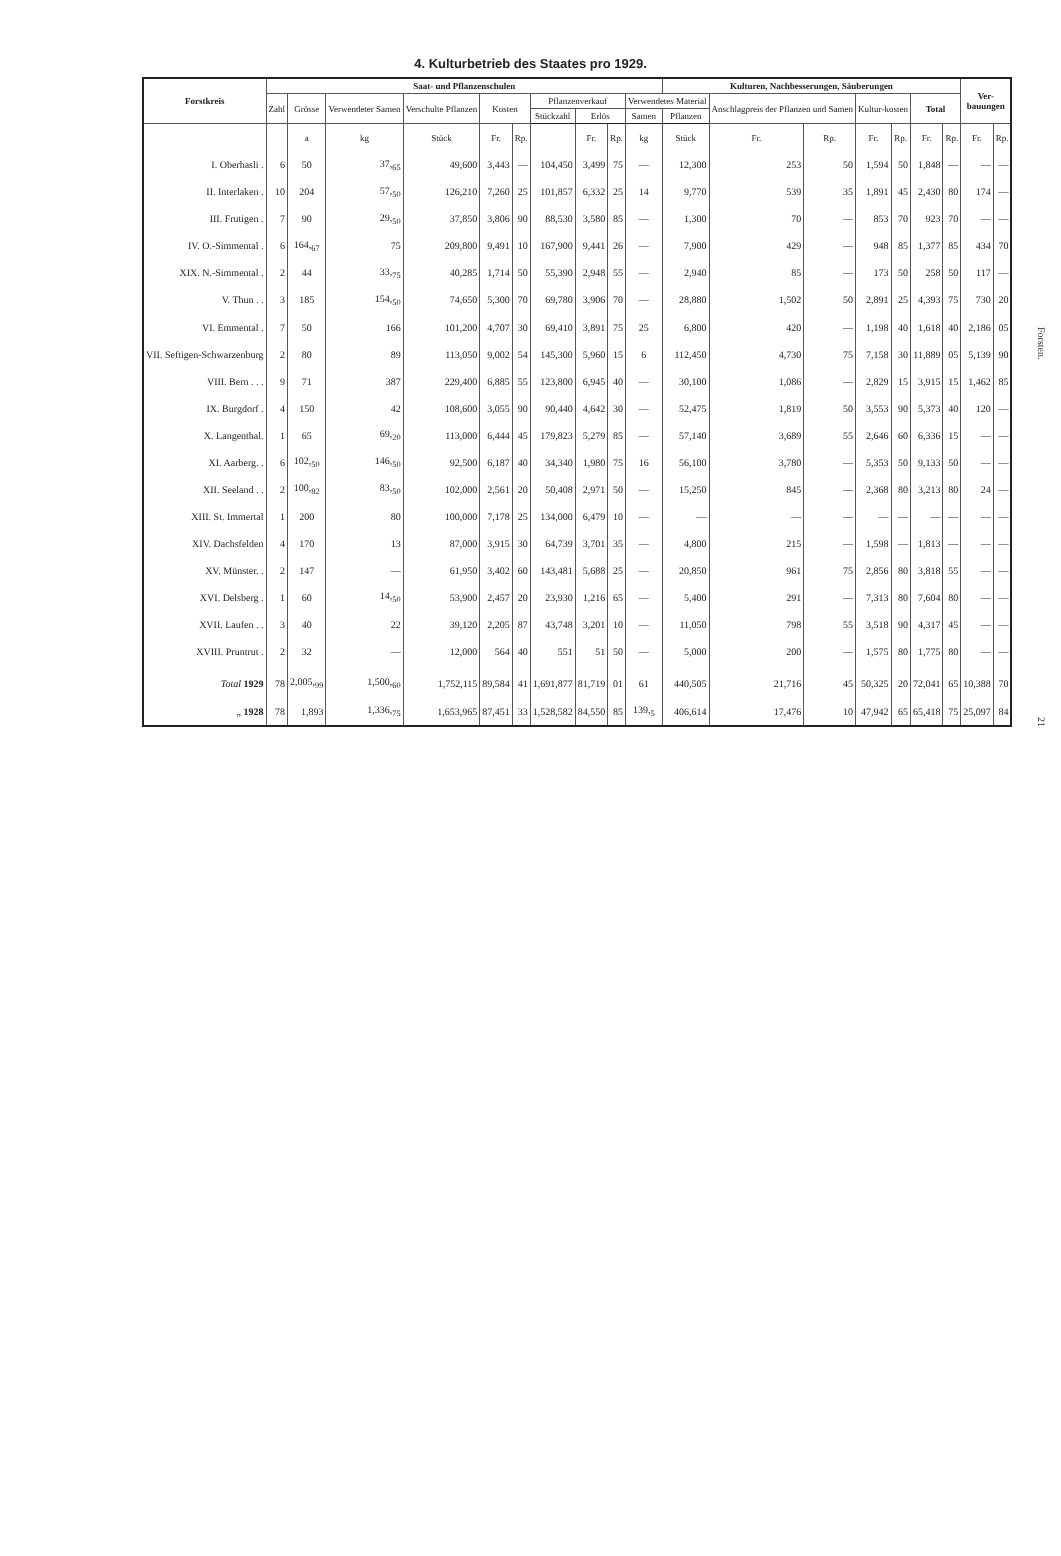4. Kulturbetrieb des Staates pro 1929.
| Forstkreis | Saat- und Pflanzenschulen | | | | | | | | | | Kulturen, Nachbesserungen, Säuberungen | | | | | | | Ver- bauungen | |
| --- | --- | --- | --- | --- | --- | --- | --- | --- | --- | --- | --- | --- | --- | --- | --- | --- | --- | --- | --- |
| | Zahl | Grösse | Verwendeter Samen | Verschulte Pflanzen | Kosten | | Pflanzenverkauf | | | Verwendetes Material | | Anschlagpreis der Pflanzen und Samen | | Kultur-kosten | | Total | | | |
| | | | | | | | Stückzahl | Erlös | | Samen | Pflanzen | | | | | | | | |
| | | a | kg | Stück | Fr. | Rp. | | Fr. | Rp. | kg | Stück | Fr. | Rp. | Fr. | Rp. | Fr. | Rp. | Fr. | Rp. |
| I. Oberhasli . | 6 | 50 | 37,<sub>65</sub> | 49,600 | 3,443 | — | 104,450 | 3,499 | 75 | — | 12,300 | 253 | 50 | 1,594 | 50 | 1,848 | — | — | — |
| II. Interlaken . | 10 | 204 | 57,<sub>50</sub> | 126,210 | 7,260 | 25 | 101,857 | 6,332 | 25 | 14 | 9,770 | 539 | 35 | 1,891 | 45 | 2,430 | 80 | 174 | — |
| III. Frutigen . | 7 | 90 | 29,<sub>50</sub> | 37,850 | 3,806 | 90 | 88,530 | 3,580 | 85 | — | 1,300 | 70 | — | 853 | 70 | 923 | 70 | — | — |
| IV. O.-Simmental . | 6 | 164,<sub>67</sub> | 75 | 209,800 | 9,491 | 10 | 167,900 | 9,441 | 26 | — | 7,900 | 429 | — | 948 | 85 | 1,377 | 85 | 434 | 70 |
| XIX. N.-Simmental . | 2 | 44 | 33,<sub>75</sub> | 40,285 | 1,714 | 50 | 55,390 | 2,948 | 55 | — | 2,940 | 85 | — | 173 | 50 | 258 | 50 | 117 | — |
| V. Thun . . | 3 | 185 | 154,<sub>50</sub> | 74,650 | 5,300 | 70 | 69,780 | 3,906 | 70 | — | 28,880 | 1,502 | 50 | 2,891 | 25 | 4,393 | 75 | 730 | 20 |
| VI. Emmental . | 7 | 50 | 166 | 101,200 | 4,707 | 30 | 69,410 | 3,891 | 75 | 25 | 6,800 | 420 | — | 1,198 | 40 | 1,618 | 40 | 2,186 | 05 |
| VII. Seftigen-Schwarzenburg | 2 | 80 | 89 | 113,050 | 9,002 | 54 | 145,300 | 5,960 | 15 | 6 | 112,450 | 4,730 | 75 | 7,158 | 30 | 11,889 | 05 | 5,139 | 90 |
| VIII. Bern . . . | 9 | 71 | 387 | 229,400 | 6,885 | 55 | 123,800 | 6,945 | 40 | — | 30,100 | 1,086 | — | 2,829 | 15 | 3,915 | 15 | 1,462 | 85 |
| IX. Burgdorf . | 4 | 150 | 42 | 108,600 | 3,055 | 90 | 90,440 | 4,642 | 30 | — | 52,475 | 1,819 | 50 | 3,553 | 90 | 5,373 | 40 | 120 | — |
| X. Langenthal. | 1 | 65 | 69,<sub>20</sub> | 113,000 | 6,444 | 45 | 179,823 | 5,279 | 85 | — | 57,140 | 3,689 | 55 | 2,646 | 60 | 6,336 | 15 | — | — |
| XI. Aarberg. . | 6 | 102,<sub>50</sub> | 146,<sub>50</sub> | 92,500 | 6,187 | 40 | 34,340 | 1,980 | 75 | 16 | 56,100 | 3,780 | — | 5,353 | 50 | 9,133 | 50 | — | — |
| XII. Seeland . . | 2 | 100,<sub>82</sub> | 83,<sub>50</sub> | 102,000 | 2,561 | 20 | 50,408 | 2,971 | 50 | — | 15,250 | 845 | — | 2,368 | 80 | 3,213 | 80 | 24 | — |
| XIII. St. Immertal | 1 | 200 | 80 | 100,000 | 7,178 | 25 | 134,000 | 6,479 | 10 | — | — | — | — | — | — | — | — | — | — |
| XIV. Dachsfelden | 4 | 170 | 13 | 87,000 | 3,915 | 30 | 64,739 | 3,701 | 35 | — | 4,800 | 215 | — | 1,598 | — | 1,813 | — | — | — |
| XV. Münster. . | 2 | 147 | — | 61,950 | 3,402 | 60 | 143,481 | 5,688 | 25 | — | 20,850 | 961 | 75 | 2,856 | 80 | 3,818 | 55 | — | — |
| XVI. Delsberg . | 1 | 60 | 14,<sub>50</sub> | 53,900 | 2,457 | 20 | 23,930 | 1,216 | 65 | — | 5,400 | 291 | — | 7,313 | 80 | 7,604 | 80 | — | — |
| XVII. Laufen . . | 3 | 40 | 22 | 39,120 | 2,205 | 87 | 43,748 | 3,201 | 10 | — | 11,050 | 798 | 55 | 3,518 | 90 | 4,317 | 45 | — | — |
| XVIII. Pruntrut . | 2 | 32 | — | 12,000 | 564 | 40 | 551 | 51 | 50 | — | 5,000 | 200 | — | 1,575 | 80 | 1,775 | 80 | — | — |
| Total 1929 | 78 | 2,005,<sub>99</sub> | 1,500,<sub>60</sub> | 1,752,115 | 89,584 | 41 | 1,691,877 | 81,719 | 01 | 61 | 440,505 | 21,716 | 45 | 50,325 | 20 | 72,041 | 65 | 10,388 | 70 |
| „ 1928 | 78 | 1,893 | 1,336,<sub>75</sub> | 1,653,965 | 87,451 | 33 | 1,528,582 | 84,550 | 85 | 139,<sub>5</sub> | 406,614 | 17,476 | 10 | 47,942 | 65 | 65,418 | 75 | 25,097 | 84 |
Forsten.
21